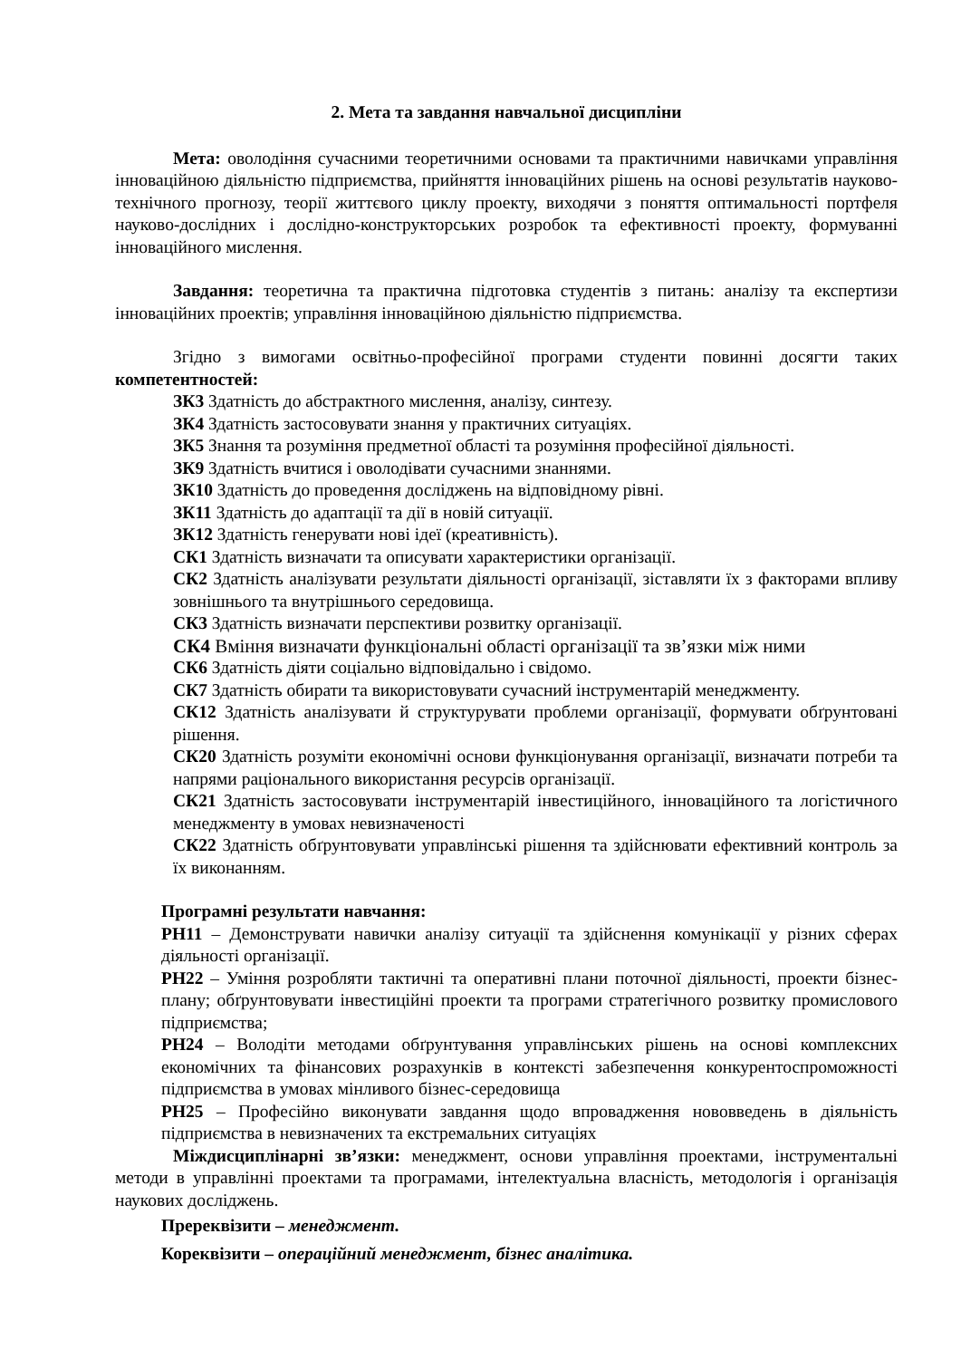2. Мета та завдання навчальної дисципліни
Мета: оволодіння сучасними теоретичними основами та практичними навичками управління інноваційною діяльністю підприємства, прийняття інноваційних рішень на основі результатів науково-технічного прогнозу, теорії життєвого циклу проекту, виходячи з поняття оптимальності портфеля науково-дослідних і дослідно-конструкторських розробок та ефективності проекту, формуванні інноваційного мислення.
Завдання: теоретична та практична підготовка студентів з питань: аналізу та експертизи інноваційних проектів; управління інноваційною діяльністю підприємства.
Згідно з вимогами освітньо-професійної програми студенти повинні досягти таких компетентностей:
ЗК3 Здатність до абстрактного мислення, аналізу, синтезу.
ЗК4 Здатність застосовувати знання у практичних ситуаціях.
ЗК5 Знання та розуміння предметної області та розуміння професійної діяльності.
ЗК9 Здатність вчитися і оволодівати сучасними знаннями.
ЗК10 Здатність до проведення досліджень на відповідному рівні.
ЗК11 Здатність до адаптації та дії в новій ситуації.
ЗК12 Здатність генерувати нові ідеї (креативність).
СК1 Здатність визначати та описувати характеристики організації.
СК2 Здатність аналізувати результати діяльності організації, зіставляти їх з факторами впливу зовнішнього та внутрішнього середовища.
СК3 Здатність визначати перспективи розвитку організації.
СК4 Вміння визначати функціональні області організації та зв’язки між ними
СК6 Здатність діяти соціально відповідально і свідомо.
СК7 Здатність обирати та використовувати сучасний інструментарій менеджменту.
СК12 Здатність аналізувати й структурувати проблеми організації, формувати обґрунтовані рішення.
СК20 Здатність розуміти економічні основи функціонування організації, визначати потреби та напрями раціонального використання ресурсів організації.
СК21 Здатність застосовувати інструментарій інвестиційного, інноваційного та логістичного менеджменту в умовах невизначеності
СК22 Здатність обґрунтовувати управлінські рішення та здійснювати ефективний контроль за їх виконанням.
Програмні результати навчання:
РН11 – Демонструвати навички аналізу ситуації та здійснення комунікації у різних сферах діяльності організації.
РН22 – Уміння розробляти тактичні та оперативні плани поточної діяльності, проекти бізнес-плану; обґрунтовувати інвестиційні проекти та програми стратегічного розвитку промислового підприємства;
РН24 – Володіти методами обґрунтування управлінських рішень на основі комплексних економічних та фінансових розрахунків в контексті забезпечення конкурентоспроможності підприємства в умовах мінливого бізнес-середовища
РН25 – Професійно виконувати завдання щодо впровадження нововведень в діяльність підприємства в невизначених та екстремальних ситуаціях
Міждисциплінарні зв’язки: менеджмент, основи управління проектами, інструментальні методи в управлінні проектами та програмами, інтелектуальна власність, методологія і організація наукових досліджень.
Пререквізити – менеджмент.
Кореквізити – операційний менеджмент, бізнес аналітика.